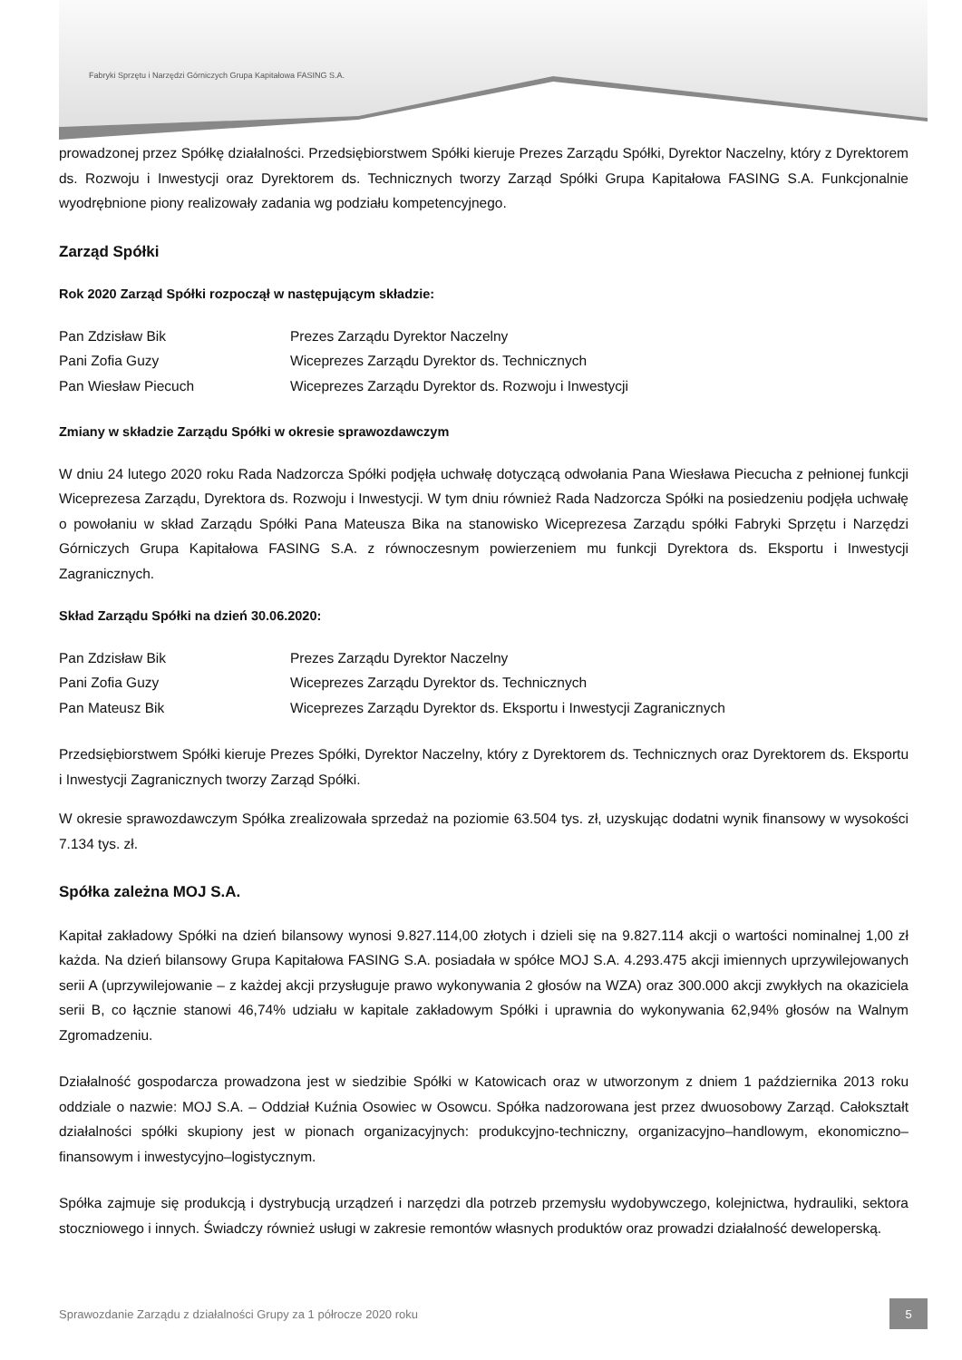Fabryki Sprzętu i Narzędzi Górniczych Grupa Kapitałowa FASING S.A.
prowadzonej przez Spółkę działalności. Przedsiębiorstwem Spółki kieruje Prezes Zarządu Spółki, Dyrektor Naczelny, który z Dyrektorem ds. Rozwoju i Inwestycji oraz Dyrektorem ds. Technicznych tworzy Zarząd Spółki Grupa Kapitałowa FASING S.A. Funkcjonalnie wyodrębnione piony realizowały zadania wg podziału kompetencyjnego.
Zarząd Spółki
Rok 2020 Zarząd Spółki rozpoczął w następującym składzie:
| Pan Zdzisław Bik | Prezes Zarządu Dyrektor Naczelny |
| Pani Zofia Guzy | Wiceprezes Zarządu Dyrektor ds. Technicznych |
| Pan Wiesław Piecuch | Wiceprezes Zarządu Dyrektor ds. Rozwoju i Inwestycji |
Zmiany w składzie Zarządu Spółki w okresie sprawozdawczym
W dniu 24 lutego 2020 roku Rada Nadzorcza Spółki podjęła uchwałę dotyczącą odwołania Pana Wiesława Piecucha z pełnionej funkcji Wiceprezesa Zarządu, Dyrektora ds. Rozwoju i Inwestycji. W tym dniu również Rada Nadzorcza Spółki na posiedzeniu podjęła uchwałę o powołaniu w skład Zarządu Spółki Pana Mateusza Bika na stanowisko Wiceprezesa Zarządu spółki Fabryki Sprzętu i Narzędzi Górniczych Grupa Kapitałowa FASING S.A. z równoczesnym powierzeniem mu funkcji Dyrektora ds. Eksportu i Inwestycji Zagranicznych.
Skład Zarządu Spółki na dzień 30.06.2020:
| Pan Zdzisław Bik | Prezes Zarządu Dyrektor Naczelny |
| Pani Zofia Guzy | Wiceprezes Zarządu Dyrektor ds. Technicznych |
| Pan Mateusz Bik | Wiceprezes Zarządu Dyrektor ds. Eksportu i Inwestycji Zagranicznych |
Przedsiębiorstwem Spółki kieruje Prezes Spółki, Dyrektor Naczelny, który z Dyrektorem ds. Technicznych oraz Dyrektorem ds. Eksportu i Inwestycji Zagranicznych tworzy Zarząd Spółki.
W okresie sprawozdawczym Spółka zrealizowała sprzedaż na poziomie 63.504 tys. zł, uzyskując dodatni wynik finansowy w wysokości 7.134 tys. zł.
Spółka zależna MOJ S.A.
Kapitał zakładowy Spółki na dzień bilansowy wynosi 9.827.114,00 złotych i dzieli się na 9.827.114 akcji o wartości nominalnej 1,00 zł każda. Na dzień bilansowy Grupa Kapitałowa FASING S.A. posiadała w spółce MOJ S.A. 4.293.475 akcji imiennych uprzywilejowanych serii A (uprzywilejowanie – z każdej akcji przysługuje prawo wykonywania 2 głosów na WZA) oraz 300.000 akcji zwykłych na okaziciela serii B, co łącznie stanowi 46,74% udziału w kapitale zakładowym Spółki i uprawnia do wykonywania 62,94% głosów na Walnym Zgromadzeniu.
Działalność gospodarcza prowadzona jest w siedzibie Spółki w Katowicach oraz w utworzonym z dniem 1 października 2013 roku oddziale o nazwie: MOJ S.A. – Oddział Kuźnia Osowiec w Osowcu. Spółka nadzorowana jest przez dwuosobowy Zarząd. Całokształt działalności spółki skupiony jest w pionach organizacyjnych: produkcyjno-techniczny, organizacyjno–handlowym, ekonomiczno–finansowym i inwestycyjno–logistycznym.
Spółka zajmuje się produkcją i dystrybucją urządzeń i narzędzi dla potrzeb przemysłu wydobywczego, kolejnictwa, hydrauliki, sektora stoczniowego i innych. Świadczy również usługi w zakresie remontów własnych produktów oraz prowadzi działalność deweloperską.
Sprawozdanie Zarządu z działalności Grupy za 1 półrocze 2020 roku 5